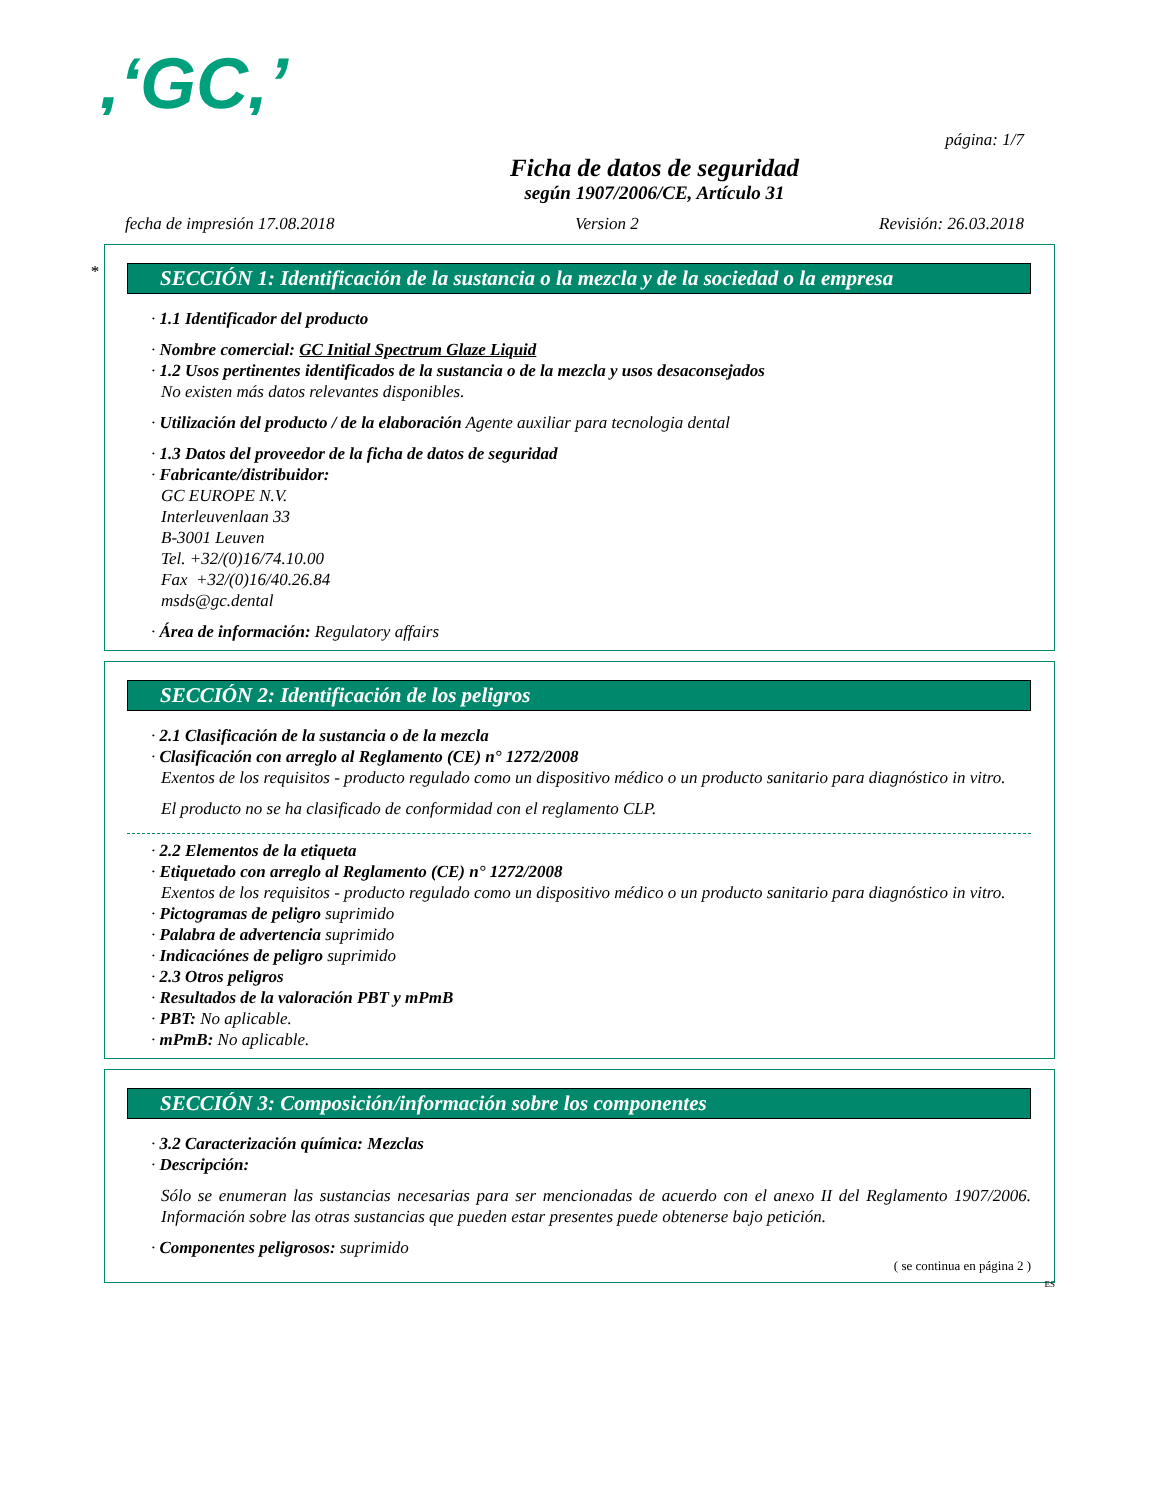,‘GC,’
página: 1/7
Ficha de datos de seguridad
según 1907/2006/CE, Artículo 31
fecha de impresión 17.08.2018 Version 2 Revisión: 26.03.2018
*
SECCIÓN 1: Identificación de la sustancia o la mezcla y de la sociedad o la empresa
· 1.1 Identificador del producto
· Nombre comercial: GC Initial Spectrum Glaze Liquid
· 1.2 Usos pertinentes identificados de la sustancia o de la mezcla y usos desaconsejados
No existen más datos relevantes disponibles.
· Utilización del producto / de la elaboración Agente auxiliar para tecnologia dental
· 1.3 Datos del proveedor de la ficha de datos de seguridad
· Fabricante/distribuidor:
GC EUROPE N.V.
Interleuvenlaan 33
B-3001 Leuven
Tel. +32/(0)16/74.10.00
Fax +32/(0)16/40.26.84
msds@gc.dental
· Área de información: Regulatory affairs
SECCIÓN 2: Identificación de los peligros
· 2.1 Clasificación de la sustancia o de la mezcla
· Clasificación con arreglo al Reglamento (CE) n° 1272/2008
Exentos de los requisitos - producto regulado como un dispositivo médico o un producto sanitario para diagnóstico in vitro.
El producto no se ha clasificado de conformidad con el reglamento CLP.
· 2.2 Elementos de la etiqueta
· Etiquetado con arreglo al Reglamento (CE) n° 1272/2008
Exentos de los requisitos - producto regulado como un dispositivo médico o un producto sanitario para diagnóstico in vitro.
· Pictogramas de peligro suprimido
· Palabra de advertencia suprimido
· Indicaciónes de peligro suprimido
· 2.3 Otros peligros
· Resultados de la valoración PBT y mPmB
· PBT: No aplicable.
· mPmB: No aplicable.
SECCIÓN 3: Composición/información sobre los componentes
· 3.2 Caracterización química: Mezclas
· Descripción:
Sólo se enumeran las sustancias necesarias para ser mencionadas de acuerdo con el anexo II del Reglamento 1907/2006. Información sobre las otras sustancias que pueden estar presentes puede obtenerse bajo petición.
· Componentes peligrosos: suprimido
( se continua en página 2 )
ES